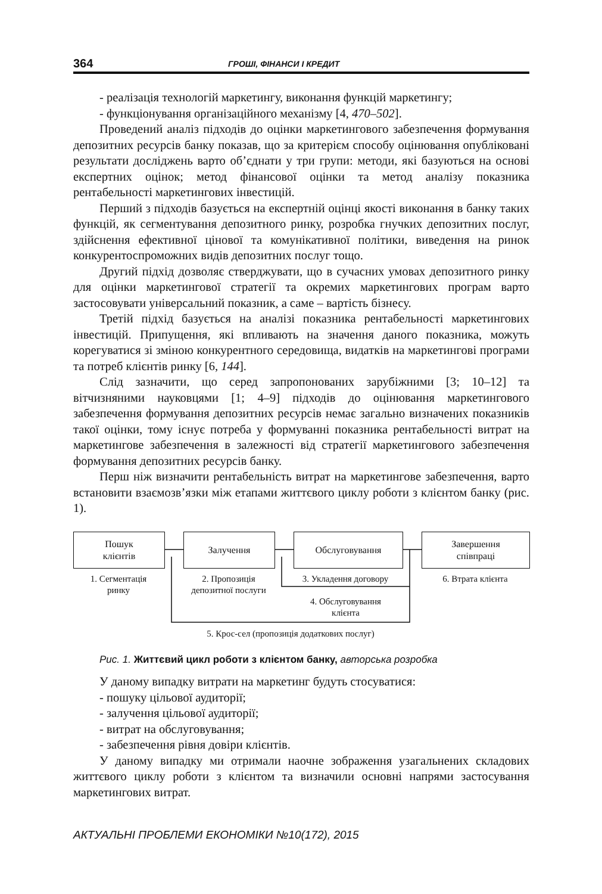364 ГРОШІ, ФІНАНСИ І КРЕДИТ
- реалізація технологій маркетингу, виконання функцій маркетингу;
- функціонування організаційного механізму [4, 470–502].
Проведений аналіз підходів до оцінки маркетингового забезпечення формування депозитних ресурсів банку показав, що за критерієм способу оцінювання опубліковані результати досліджень варто об’єднати у три групи: методи, які базуються на основі експертних оцінок; метод фінансової оцінки та метод аналізу показника рентабельності маркетингових інвестицій.
Перший з підходів базується на експертній оцінці якості виконання в банку таких функцій, як сегментування депозитного ринку, розробка гнучких депозитних послуг, здійснення ефективної цінової та комунікативної політики, виведення на ринок конкурентоспроможних видів депозитних послуг тощо.
Другий підхід дозволяє стверджувати, що в сучасних умовах депозитного ринку для оцінки маркетингової стратегії та окремих маркетингових програм варто застосовувати універсальний показник, а саме – вартість бізнесу.
Третій підхід базується на аналізі показника рентабельності маркетингових інвестицій. Припущення, які впливають на значення даного показника, можуть корегуватися зі зміною конкурентного середовища, видатків на маркетингові програми та потреб клієнтів ринку [6, 144].
Слід зазначити, що серед запропонованих зарубіжними [3; 10–12] та вітчизняними науковцями [1; 4–9] підходів до оцінювання маркетингового забезпечення формування депозитних ресурсів немає загально визначених показників такої оцінки, тому існує потреба у формуванні показника рентабельності витрат на маркетингове забезпечення в залежності від стратегії маркетингового забезпечення формування депозитних ресурсів банку.
Перш ніж визначити рентабельність витрат на маркетингове забезпечення, варто встановити взаємозв’язки між етапами життєвого циклу роботи з клієнтом банку (рис. 1).
Пошук
клієнтів
Залучення Обслуговування
Завершення
співпраці
1. Сегментація
ринку
2. Пропозиція
депозитної послуги
3. Укладення договору 6. Втрата клієнта
4. Обслуговування
клієнта
5. Крос-сел (пропозиція додаткових послуг)
Рис. 1. Життєвий цикл роботи з клієнтом банку, авторська розробка
У даному випадку витрати на маркетинг будуть стосуватися:
- пошуку цільової аудиторії;
- залучення цільової аудиторії;
- витрат на обслуговування;
- забезпечення рівня довіри клієнтів.
У даному випадку ми отримали наочне зображення узагальнених складових життєвого циклу роботи з клієнтом та визначили основні напрями застосування маркетингових витрат.
АКТУАЛЬНІ ПРОБЛЕМИ ЕКОНОМІКИ №10(172), 2015